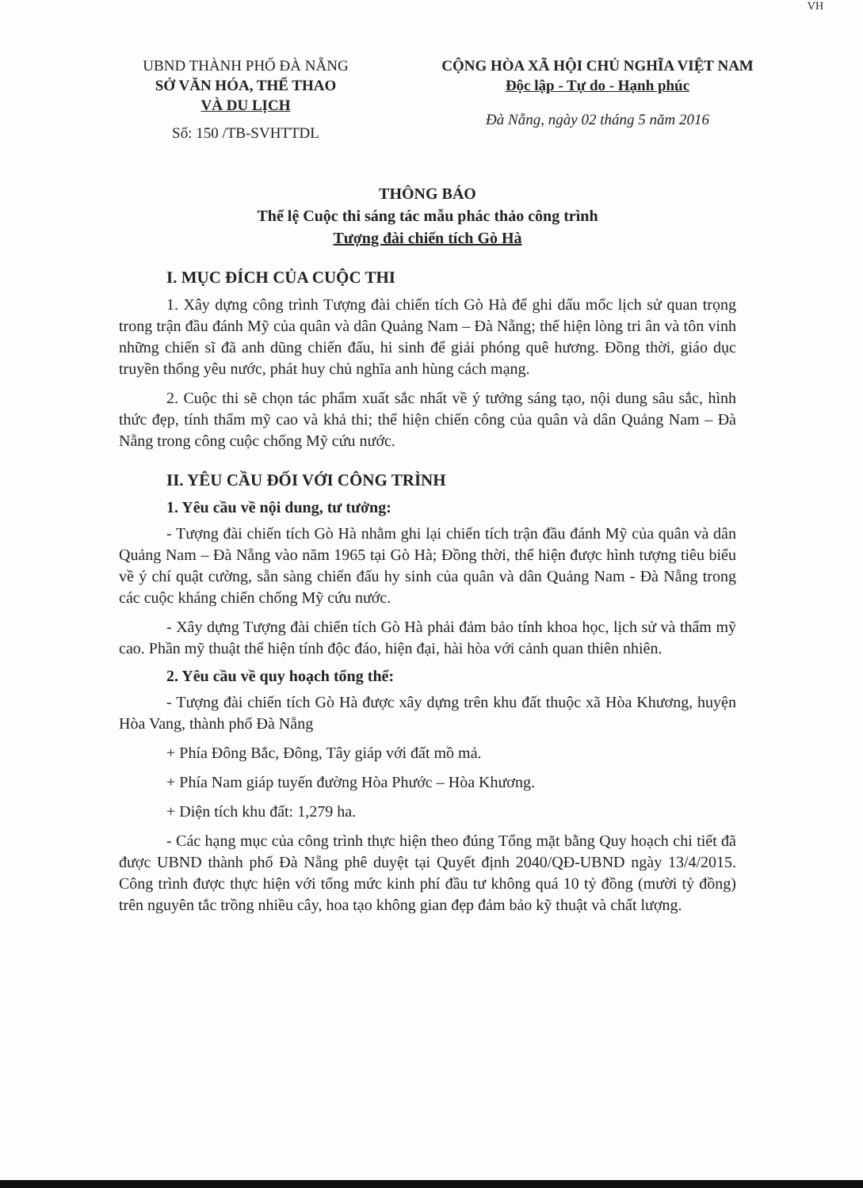VH
UBND THÀNH PHỐ ĐÀ NẴNG
SỞ VĂN HÓA, THỂ THAO
VÀ DU LỊCH
Số: 150 /TB-SVHTTDL
CỘNG HÒA XÃ HỘI CHỦ NGHĨA VIỆT NAM
Độc lập - Tự do - Hạnh phúc
Đà Nẵng, ngày 02 tháng 5 năm 2016
THÔNG BÁO
Thể lệ Cuộc thi sáng tác mẫu phác thảo công trình
Tượng đài chiến tích Gò Hà
I. MỤC ĐÍCH CỦA CUỘC THI
1. Xây dựng công trình Tượng đài chiến tích Gò Hà để ghi dấu mốc lịch sử quan trọng trong trận đầu đánh Mỹ của quân và dân Quảng Nam – Đà Nẵng; thể hiện lòng tri ân và tôn vinh những chiến sĩ đã anh dũng chiến đấu, hi sinh để giải phóng quê hương. Đồng thời, giáo dục truyền thống yêu nước, phát huy chủ nghĩa anh hùng cách mạng.
2. Cuộc thi sẽ chọn tác phẩm xuất sắc nhất về ý tưởng sáng tạo, nội dung sâu sắc, hình thức đẹp, tính thẩm mỹ cao và khả thi; thể hiện chiến công của quân và dân Quảng Nam – Đà Nẵng trong công cuộc chống Mỹ cứu nước.
II. YÊU CẦU ĐỐI VỚI CÔNG TRÌNH
1. Yêu cầu về nội dung, tư tưởng:
- Tượng đài chiến tích Gò Hà nhằm ghi lại chiến tích trận đầu đánh Mỹ của quân và dân Quảng Nam – Đà Nẵng vào năm 1965 tại Gò Hà; Đồng thời, thể hiện được hình tượng tiêu biểu về ý chí quật cường, sẵn sàng chiến đấu hy sinh của quân và dân Quảng Nam - Đà Nẵng trong các cuộc kháng chiến chống Mỹ cứu nước.
- Xây dựng Tượng đài chiến tích Gò Hà phải đảm bảo tính khoa học, lịch sử và thẩm mỹ cao. Phần mỹ thuật thể hiện tính độc đáo, hiện đại, hài hòa với cảnh quan thiên nhiên.
2. Yêu cầu về quy hoạch tổng thể:
- Tượng đài chiến tích Gò Hà được xây dựng trên khu đất thuộc xã Hòa Khương, huyện Hòa Vang, thành phố Đà Nẵng
+ Phía Đông Bắc, Đông, Tây giáp với đất mồ mả.
+ Phía Nam giáp tuyến đường Hòa Phước – Hòa Khương.
+ Diện tích khu đất: 1,279 ha.
- Các hạng mục của công trình thực hiện theo đúng Tổng mặt bằng Quy hoạch chi tiết đã được UBND thành phố Đà Nẵng phê duyệt tại Quyết định 2040/QĐ-UBND ngày 13/4/2015. Công trình được thực hiện với tổng mức kinh phí đầu tư không quá 10 tỷ đồng (mười tỷ đồng) trên nguyên tắc trồng nhiều cây, hoa tạo không gian đẹp đảm bảo kỹ thuật và chất lượng.